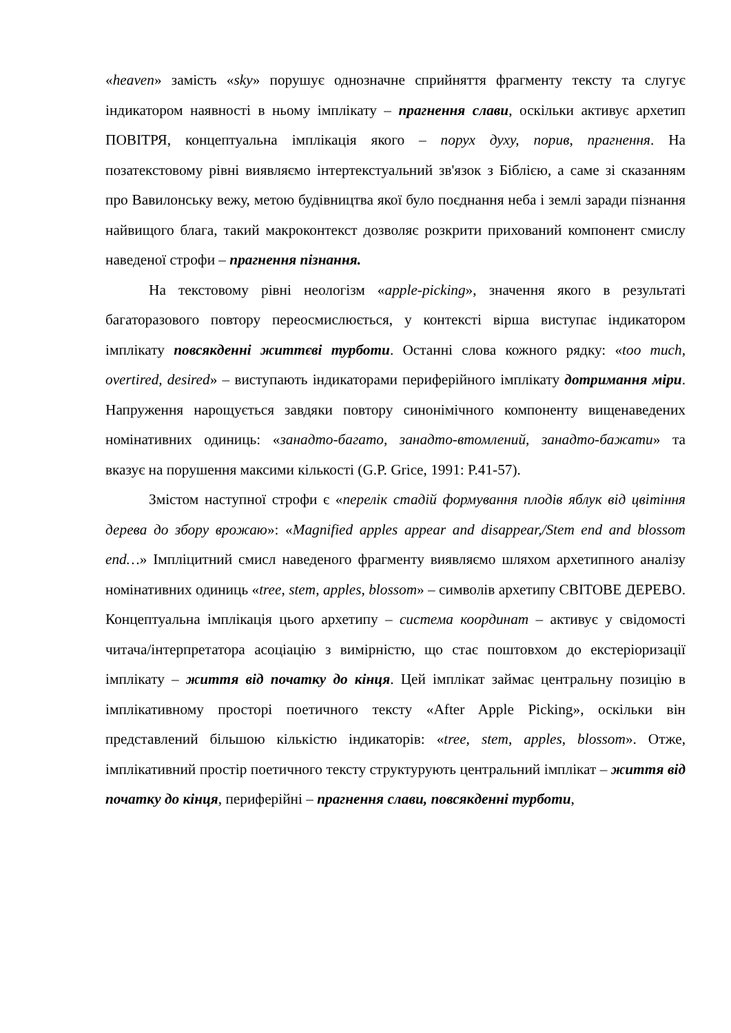«heaven» замість «sky» порушує однозначне сприйняття фрагменту тексту та слугує індикатором наявності в ньому імплікату – прагнення слави, оскільки активує архетип ПОВІТРЯ, концептуальна імплікація якого – порух духу, порив, прагнення. На позатекстовому рівні виявляємо інтертекстуальний зв'язок з Біблією, а саме зі сказанням про Вавилонську вежу, метою будівництва якої було поєднання неба і землі заради пізнання найвищого блага, такий макроконтекст дозволяє розкрити прихований компонент смислу наведеної строфи – прагнення пізнання.
На текстовому рівні неологізм «apple-picking», значення якого в результаті багаторазового повтору переосмислюється, у контексті вірша виступає індикатором імплікату повсякденні життєві турботи. Останні слова кожного рядку: «too much, overtired, desired» – виступають індикаторами периферійного імплікату дотримання міри. Напруження нарощується завдяки повтору синонімічного компоненту вищенаведених номінативних одиниць: «занадто-багато, занадто-втомлений, занадто-бажати» та вказує на порушення максими кількості (G.P. Grice, 1991: P.41-57).
Змістом наступної строфи є «перелік стадій формування плодів яблук від цвітіння дерева до збору врожаю»: «Magnified apples appear and disappear,/Stem end and blossom end…» Імпліцитний смисл наведеного фрагменту виявляємо шляхом архетипного аналізу номінативних одиниць «tree, stem, apples, blossom» – символів архетипу СВІТОВЕ ДЕРЕВО. Концептуальна імплікація цього архетипу – система координат – активує у свідомості читача/інтерпретатора асоціацію з вимірністю, що стає поштовхом до екстеріоризації імплікату – життя від початку до кінця. Цей імплікат займає центральну позицію в імплікативному просторі поетичного тексту «After Apple Picking», оскільки він представлений більшою кількістю індикаторів: «tree, stem, apples, blossom». Отже, імплікативний простір поетичного тексту структурують центральний імплікат – життя від початку до кінця, периферійні – прагнення слави, повсякденні турботи,